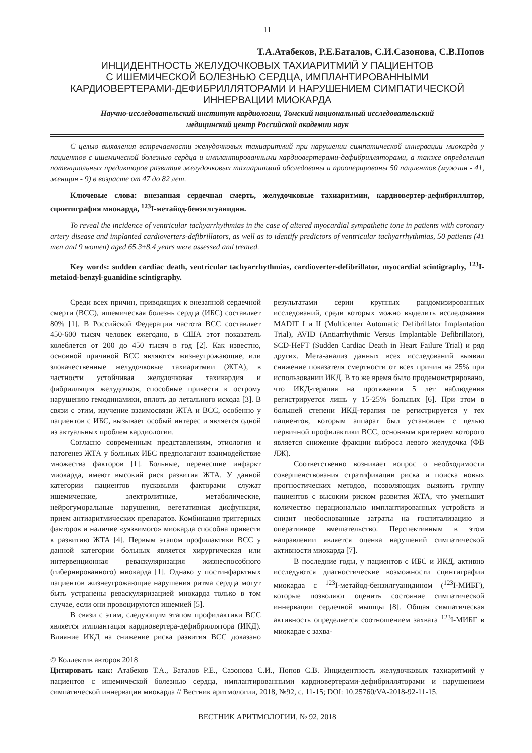11
Т.А.Атабеков, Р.Е.Баталов, С.И.Сазонова, С.В.Попов
ИНЦИДЕНТНОСТЬ ЖЕЛУДОЧКОВЫХ ТАХИАРИТМИЙ У ПАЦИЕНТОВ
С ИШЕМИЧЕСКОЙ БОЛЕЗНЬЮ СЕРДЦА, ИМПЛАНТИРОВАННЫМИ
КАРДИОВЕРТЕРАМИ-ДЕФИБРИЛЛЯТОРАМИ И НАРУШЕНИЕМ СИМПАТИЧЕСКОЙ
ИННЕРВАЦИИ МИОКАРДА
Научно-исследовательский институт кардиологии, Томский национальный исследовательский
медицинский центр Российской академии наук
С целью выявления встречаемости желудочковых тахиаритмий при нарушении симпатической иннервации миокарда у пациентов с ишемической болезнью сердца и имплантированными кардиовертерами-дефибрилляторами, а также определения потенциальных предикторов развития желудочковых тахиаритмий обследованы и прооперированы 50 пациентов (мужчин - 41, женщин - 9) в возрасте от 47 до 82 лет.
Ключевые слова: внезапная сердечная смерть, желудочковые тахиаритмии, кардиовертер-дефибриллятор, сцинтиграфия миокарда, <sup>123</sup>I-метайод-бензилгуанидин.
To reveal the incidence of ventricular tachyarrhythmias in the case of altered myocardial sympathetic tone in patients with coronary artery disease and implanted cardioverters-defibrillators, as well as to identify predictors of ventricular tachyarrhythmias, 50 patients (41 men and 9 women) aged 65.3±8.4 years were assessed and treated.
Key words: sudden cardiac death, ventricular tachyarrhythmias, cardioverter-defibrillator, myocardial scintigraphy, <sup>123</sup>I-metaiod-benzyl-guanidine scintigraphy.
Среди всех причин, приводящих к внезапной сердечной смерти (ВСС), ишемическая болезнь сердца (ИБС) составляет 80% [1]. В Российской Федерации частота ВСС составляет 450-600 тысяч человек ежегодно, в США этот показатель колеблется от 200 до 450 тысяч в год [2]. Как известно, основной причиной ВСС являются жизнеугрожающие, или злокачественные желудочковые тахиаритмии (ЖТА), в частности устойчивая желудочковая тахикардия и фибрилляция желудочков, способные привести к острому нарушению гемодинамики, вплоть до летального исхода [3]. В связи с этим, изучение взаимосвязи ЖТА и ВСС, особенно у пациентов с ИБС, вызывает особый интерес и является одной из актуальных проблем кардиологии.
Согласно современным представлениям, этиология и патогенез ЖТА у больных ИБС предполагают взаимодействие множества факторов [1]. Больные, перенесшие инфаркт миокарда, имеют высокий риск развития ЖТА. У данной категории пациентов пусковыми факторами служат ишемические, электролитные, метаболические, нейрогуморальные нарушения, вегетативная дисфункция, прием антиаритмических препаратов. Комбинация триггерных факторов и наличие «уязвимого» миокарда способна привести к развитию ЖТА [4]. Первым этапом профилактики ВСС у данной категории больных является хирургическая или интервенционная реваскуляризация жизнеспособного (гибернированного) миокарда [1]. Однако у постинфарктных пациентов жизнеугрожающие нарушения ритма сердца могут быть устранены реваскуляризацией миокарда только в том случае, если они провоцируются ишемией [5].
В связи с этим, следующим этапом профилактики ВСС является имплантация кардиовертера-дефибриллятора (ИКД). Влияние ИКД на снижение риска развития ВСС доказано результатами серии крупных рандомизированных исследований, среди которых можно выделить исследования MADIT I и II (Multicenter Automatic Defibrillator Implantation Trial), AVID (Antiarrhythmic Versus Implantable Defibrillator), SCD-HeFT (Sudden Cardiac Death in Heart Failure Trial) и ряд других. Мета-анализ данных всех исследований выявил снижение показателя смертности от всех причин на 25% при использовании ИКД. В то же время было продемонстрировано, что ИКД-терапия на протяжении 5 лет наблюдения регистрируется лишь у 15-25% больных [6]. При этом в большей степени ИКД-терапия не регистрируется у тех пациентов, которым аппарат был установлен с целью первичной профилактики ВСС, основным критерием которого является снижение фракции выброса левого желудочка (ФВ ЛЖ).
Соответственно возникает вопрос о необходимости совершенствования стратификации риска и поиска новых прогностических методов, позволяющих выявить группу пациентов с высоким риском развития ЖТА, что уменьшит количество нерационально имплантированных устройств и снизит необоснованные затраты на госпитализацию и оперативное вмешательство. Перспективным в этом направлении является оценка нарушений симпатической активности миокарда [7].
В последние годы, у пациентов с ИБС и ИКД, активно исследуются диагностические возможности сцинтиграфии миокарда с <sup>123</sup>I-метайод-бензилгуанидином (<sup>123</sup>I-МИБГ), которые позволяют оценить состояние симпатической иннервации сердечной мышцы [8]. Общая симпатическая активность определяется соотношением захвата <sup>123</sup>I-МИБГ в миокарде с захва-
© Коллектив авторов 2018
Цитировать как: Атабеков Т.А., Баталов Р.Е., Сазонова С.И., Попов С.В. Инцидентность желудочковых тахиаритмий у пациентов с ишемической болезнью сердца, имплантированными кардиовертерами-дефибрилляторами и нарушением симпатической иннервации миокарда // Вестник аритмологии, 2018, №92, с. 11-15; DOI: 10.25760/VA-2018-92-11-15.
ВЕСТНИК АРИТМОЛОГИИ, № 92, 2018